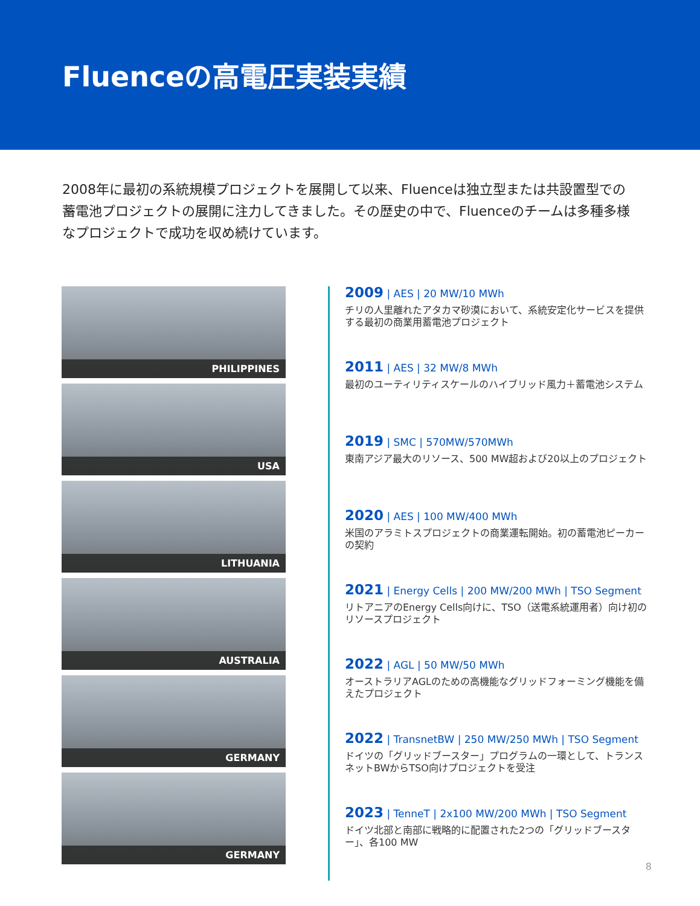Fluenceの高電圧実装実績
2008年に最初の系統規模プロジェクトを展開して以来、Fluenceは独立型または共設置型での蓄電池プロジェクトの展開に注力してきました。その歴史の中で、Fluenceのチームは多種多様なプロジェクトで成功を収め続けています。
PHILIPPINES
USA
LITHUANIA
AUSTRALIA
GERMANY
GERMANY
2009 | AES | 20 MW/10 MWh
チリの人里離れたアタカマ砂漠において、系統安定化サービスを提供する最初の商業用蓄電池プロジェクト
2011 | AES | 32 MW/8 MWh
最初のユーティリティスケールのハイブリッド風力＋蓄電池システム
2019 | SMC | 570MW/570MWh
東南アジア最大のリソース、500 MW超および20以上のプロジェクト
2020 | AES | 100 MW/400 MWh
米国のアラミトスプロジェクトの商業運転開始。初の蓄電池ピーカーの契約
2021 | Energy Cells | 200 MW/200 MWh | TSO Segment
リトアニアのEnergy Cells向けに、TSO（送電系統運用者）向け初のリソースプロジェクト
2022 | AGL | 50 MW/50 MWh
オーストラリアAGLのための高機能なグリッドフォーミング機能を備えたプロジェクト
2022 | TransnetBW | 250 MW/250 MWh | TSO Segment
ドイツの「グリッドブースター」プログラムの一環として、トランスネットBWからTSO向けプロジェクトを受注
2023 | TenneT | 2x100 MW/200 MWh | TSO Segment
ドイツ北部と南部に戦略的に配置された2つの「グリッドブースター」、各100 MW
8